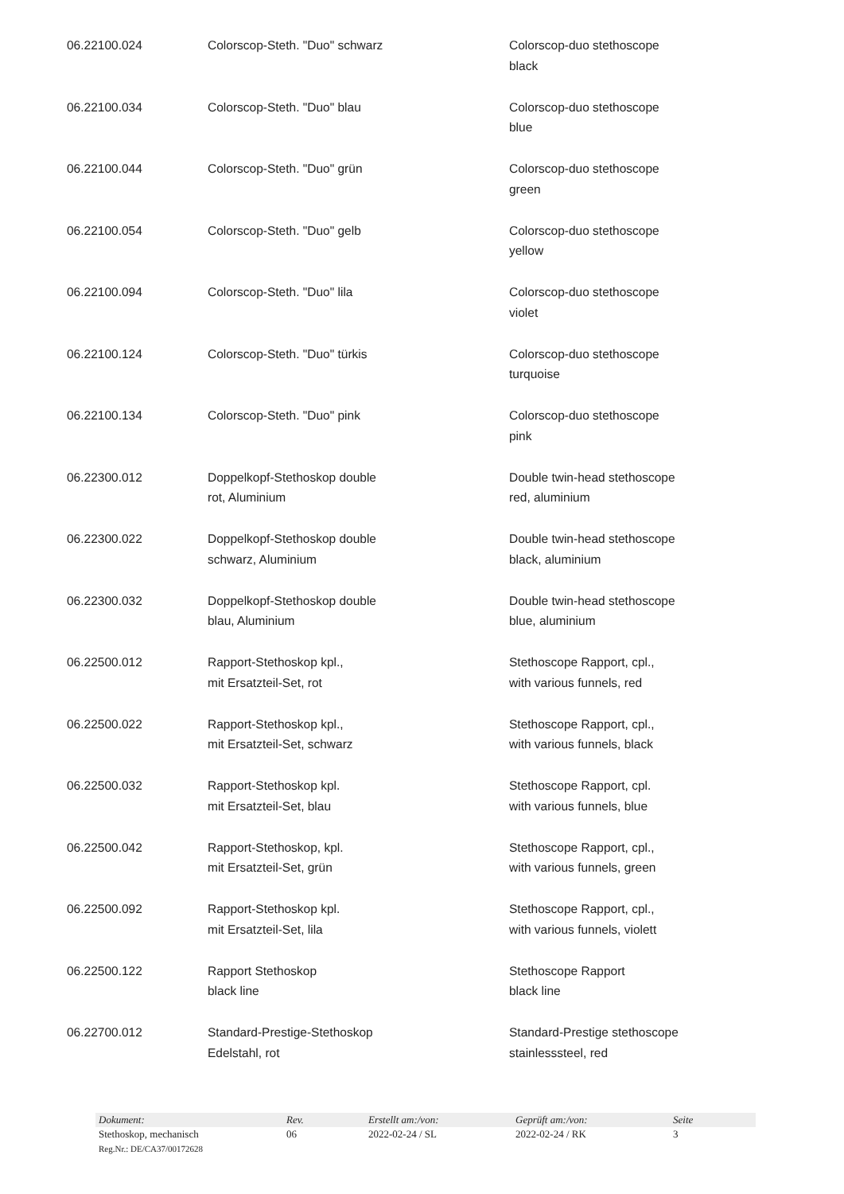| 06.22100.024 | Colorscop-Steth. "Duo" schwarz | Colorscop-duo stethoscope black |
| 06.22100.034 | Colorscop-Steth. "Duo" blau | Colorscop-duo stethoscope blue |
| 06.22100.044 | Colorscop-Steth. "Duo" grün | Colorscop-duo stethoscope green |
| 06.22100.054 | Colorscop-Steth. "Duo" gelb | Colorscop-duo stethoscope yellow |
| 06.22100.094 | Colorscop-Steth. "Duo" lila | Colorscop-duo stethoscope violet |
| 06.22100.124 | Colorscop-Steth. "Duo" türkis | Colorscop-duo stethoscope turquoise |
| 06.22100.134 | Colorscop-Steth. "Duo" pink | Colorscop-duo stethoscope pink |
| 06.22300.012 | Doppelkopf-Stethoskop double rot, Aluminium | Double twin-head stethoscope red, aluminium |
| 06.22300.022 | Doppelkopf-Stethoskop double schwarz, Aluminium | Double twin-head stethoscope black, aluminium |
| 06.22300.032 | Doppelkopf-Stethoskop double blau, Aluminium | Double twin-head stethoscope blue, aluminium |
| 06.22500.012 | Rapport-Stethoskop kpl., mit Ersatzteil-Set, rot | Stethoscope Rapport, cpl., with various funnels, red |
| 06.22500.022 | Rapport-Stethoskop kpl., mit Ersatzteil-Set, schwarz | Stethoscope Rapport, cpl., with various funnels, black |
| 06.22500.032 | Rapport-Stethoskop kpl. mit Ersatzteil-Set, blau | Stethoscope Rapport, cpl. with various funnels, blue |
| 06.22500.042 | Rapport-Stethoskop, kpl. mit Ersatzteil-Set, grün | Stethoscope Rapport, cpl., with various funnels, green |
| 06.22500.092 | Rapport-Stethoskop kpl. mit Ersatzteil-Set, lila | Stethoscope Rapport, cpl., with various funnels, violett |
| 06.22500.122 | Rapport Stethoskop black line | Stethoscope Rapport black line |
| 06.22700.012 | Standard-Prestige-Stethoskop Edelstahl, rot | Standard-Prestige stethoscope stainlesssteel, red |
| Dokument: | Rev. | Erstellt am:/von: | Geprüft am:/von: | Seite |
| Stethoskop, mechanisch | 06 | 2022-02-24 / SL | 2022-02-24 / RK | 3 |
| Reg.Nr.: DE/CA37/00172628 | | | | |